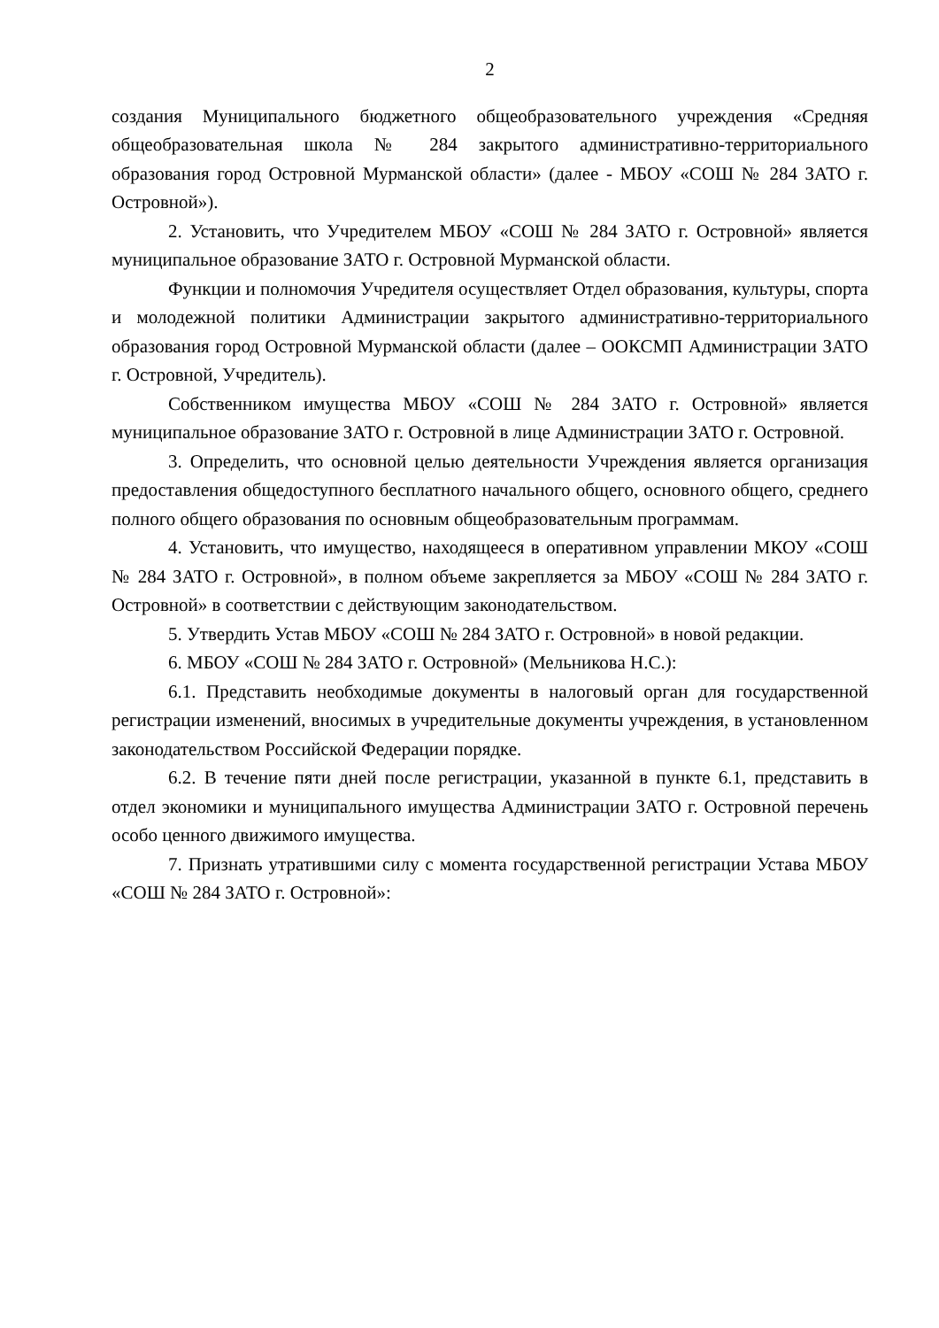2
создания Муниципального бюджетного общеобразовательного учреждения «Средняя общеобразовательная школа № 284 закрытого административно-территориального образования город Островной Мурманской области» (далее - МБОУ «СОШ № 284 ЗАТО г. Островной»).
2. Установить, что Учредителем МБОУ «СОШ № 284 ЗАТО г. Островной» является муниципальное образование ЗАТО г. Островной Мурманской области.
Функции и полномочия Учредителя осуществляет Отдел образования, культуры, спорта и молодежной политики Администрации закрытого административно-территориального образования город Островной Мурманской области (далее – ООКСМП Администрации ЗАТО г. Островной, Учредитель).
Собственником имущества МБОУ «СОШ № 284 ЗАТО г. Островной» является муниципальное образование ЗАТО г. Островной в лице Администрации ЗАТО г. Островной.
3. Определить, что основной целью деятельности Учреждения является организация предоставления общедоступного бесплатного начального общего, основного общего, среднего полного общего образования по основным общеобразовательным программам.
4. Установить, что имущество, находящееся в оперативном управлении МКОУ «СОШ № 284 ЗАТО г. Островной», в полном объеме закрепляется за МБОУ «СОШ № 284 ЗАТО г. Островной» в соответствии с действующим законодательством.
5. Утвердить Устав МБОУ «СОШ № 284 ЗАТО г. Островной» в новой редакции.
6. МБОУ «СОШ № 284 ЗАТО г. Островной» (Мельникова Н.С.):
6.1. Представить необходимые документы в налоговый орган для государственной регистрации изменений, вносимых в учредительные документы учреждения, в установленном законодательством Российской Федерации порядке.
6.2. В течение пяти дней после регистрации, указанной в пункте 6.1, представить в отдел экономики и муниципального имущества Администрации ЗАТО г. Островной перечень особо ценного движимого имущества.
7. Признать утратившими силу с момента государственной регистрации Устава МБОУ «СОШ № 284 ЗАТО г. Островной»: